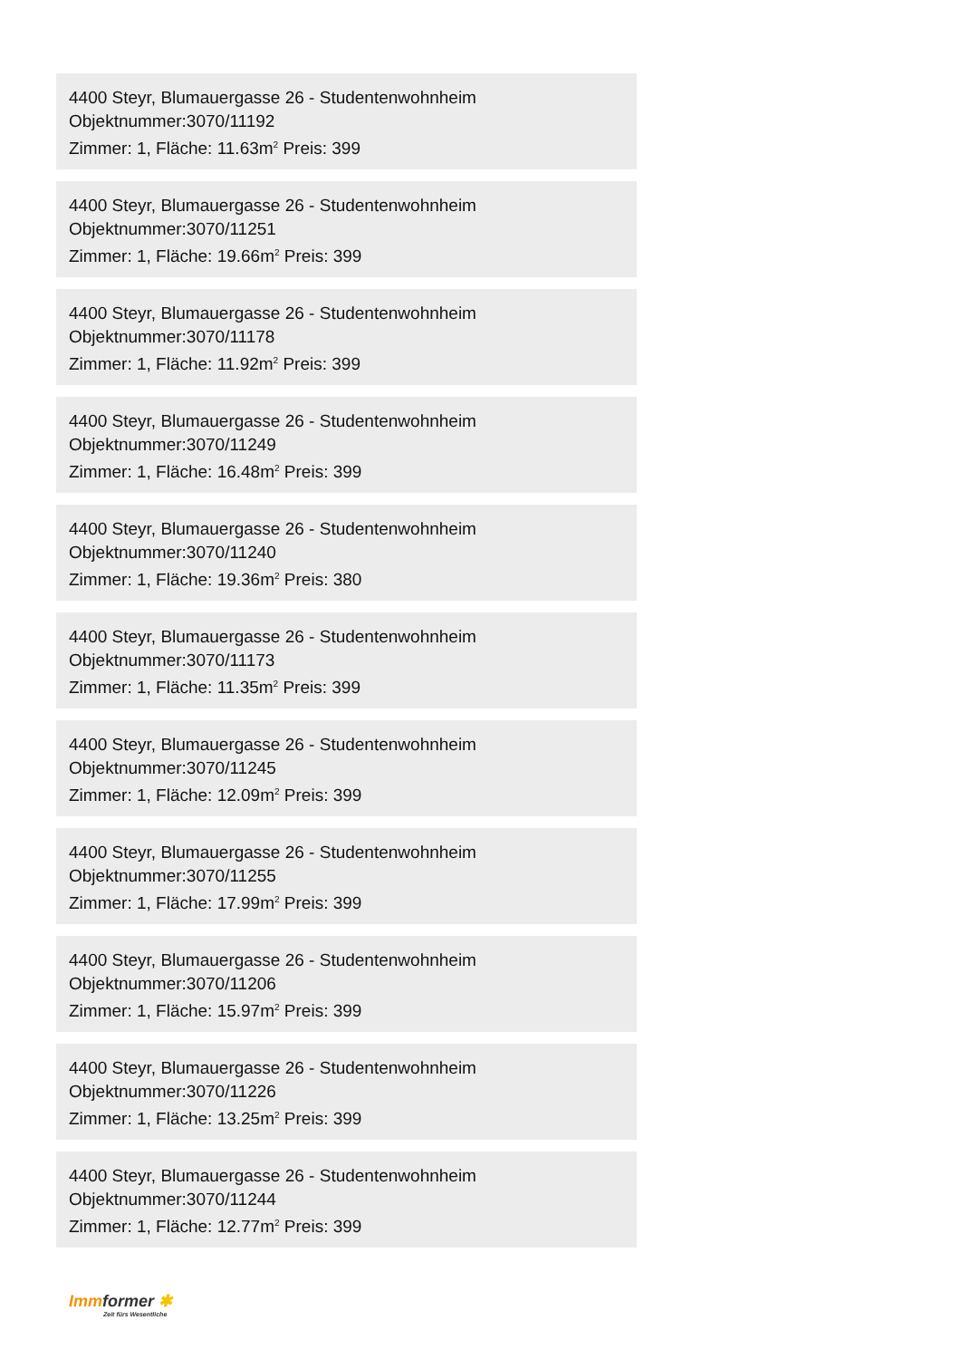4400 Steyr, Blumauergasse 26 - Studentenwohnheim
Objektnummer:3070/11192
Zimmer: 1, Fläche: 11.63m<sup>2</sup> Preis: 399
4400 Steyr, Blumauergasse 26 - Studentenwohnheim
Objektnummer:3070/11251
Zimmer: 1, Fläche: 19.66m<sup>2</sup> Preis: 399
4400 Steyr, Blumauergasse 26 - Studentenwohnheim
Objektnummer:3070/11178
Zimmer: 1, Fläche: 11.92m<sup>2</sup> Preis: 399
4400 Steyr, Blumauergasse 26 - Studentenwohnheim
Objektnummer:3070/11249
Zimmer: 1, Fläche: 16.48m<sup>2</sup> Preis: 399
4400 Steyr, Blumauergasse 26 - Studentenwohnheim
Objektnummer:3070/11240
Zimmer: 1, Fläche: 19.36m<sup>2</sup> Preis: 380
4400 Steyr, Blumauergasse 26 - Studentenwohnheim
Objektnummer:3070/11173
Zimmer: 1, Fläche: 11.35m<sup>2</sup> Preis: 399
4400 Steyr, Blumauergasse 26 - Studentenwohnheim
Objektnummer:3070/11245
Zimmer: 1, Fläche: 12.09m<sup>2</sup> Preis: 399
4400 Steyr, Blumauergasse 26 - Studentenwohnheim
Objektnummer:3070/11255
Zimmer: 1, Fläche: 17.99m<sup>2</sup> Preis: 399
4400 Steyr, Blumauergasse 26 - Studentenwohnheim
Objektnummer:3070/11206
Zimmer: 1, Fläche: 15.97m<sup>2</sup> Preis: 399
4400 Steyr, Blumauergasse 26 - Studentenwohnheim
Objektnummer:3070/11226
Zimmer: 1, Fläche: 13.25m<sup>2</sup> Preis: 399
4400 Steyr, Blumauergasse 26 - Studentenwohnheim
Objektnummer:3070/11244
Zimmer: 1, Fläche: 12.77m<sup>2</sup> Preis: 399
Imm former ✱
Zeit fürs Wesentliche